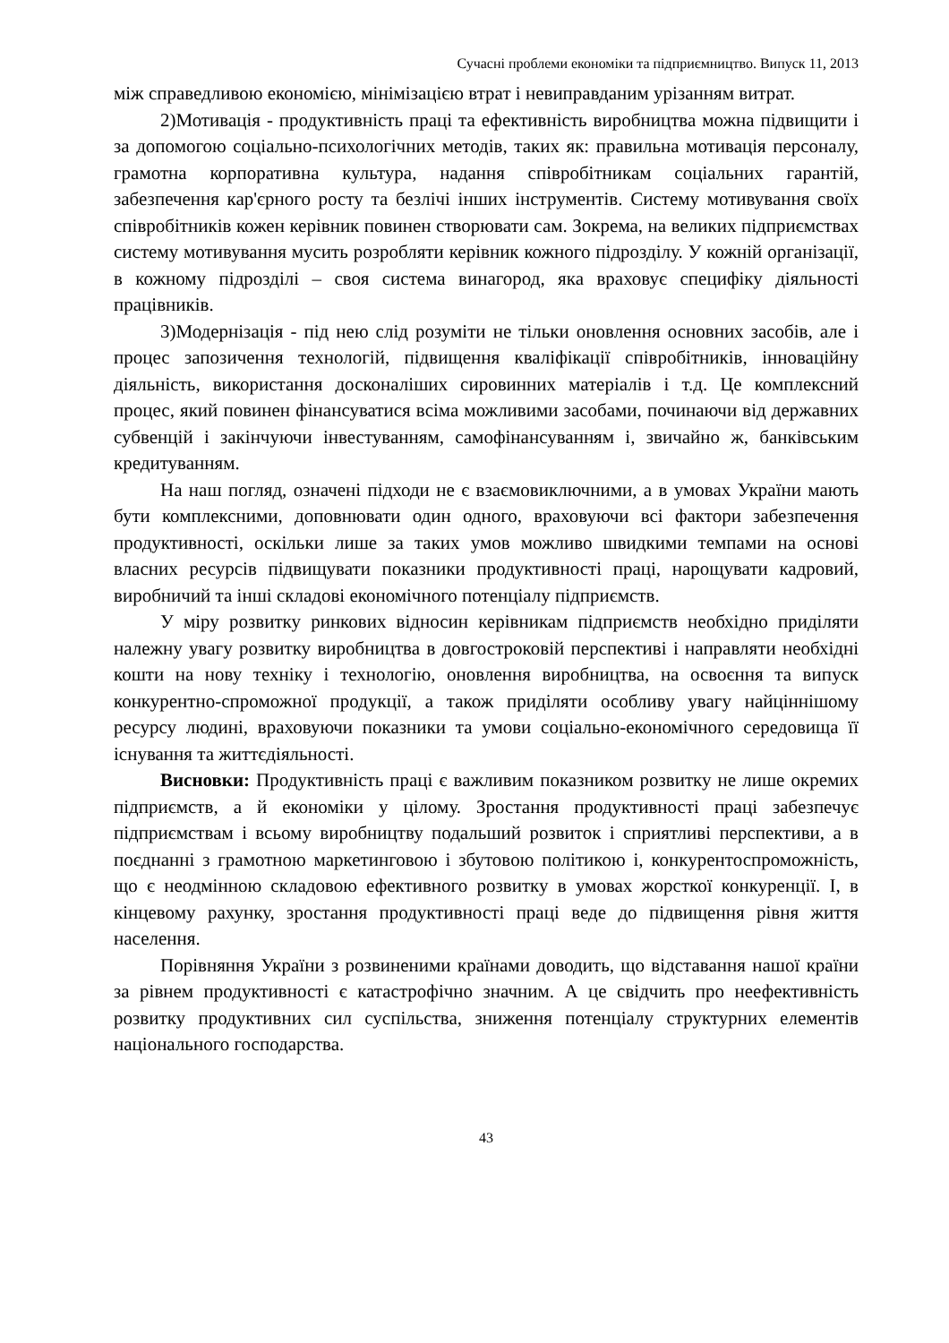Сучасні проблеми економіки та підприємництво. Випуск 11, 2013
між справедливою економією, мінімізацією втрат і невиправданим урізанням витрат.
2)Мотивація - продуктивність праці та ефективність виробництва можна підвищити і за допомогою соціально-психологічних методів, таких як: правильна мотивація персоналу, грамотна корпоративна культура, надання співробітникам соціальних гарантій, забезпечення кар'єрного росту та безлічі інших інструментів. Систему мотивування своїх співробітників кожен керівник повинен створювати сам. Зокрема, на великих підприємствах систему мотивування мусить розробляти керівник кожного підрозділу. У кожній організації, в кожному підрозділі – своя система винагород, яка враховує специфіку діяльності працівників.
3)Модернізація - під нею слід розуміти не тільки оновлення основних засобів, але і процес запозичення технологій, підвищення кваліфікації співробітників, інноваційну діяльність, використання досконаліших сировинних матеріалів і т.д. Це комплексний процес, який повинен фінансуватися всіма можливими засобами, починаючи від державних субвенцій і закінчуючи інвестуванням, самофінансуванням і, звичайно ж, банківським кредитуванням.
На наш погляд, означені підходи не є взаємовиключними, а в умовах України мають бути комплексними, доповнювати один одного, враховуючи всі фактори забезпечення продуктивності, оскільки лише за таких умов можливо швидкими темпами на основі власних ресурсів підвищувати показники продуктивності праці, нарощувати кадровий, виробничий та інші складові економічного потенціалу підприємств.
У міру розвитку ринкових відносин керівникам підприємств необхідно приділяти належну увагу розвитку виробництва в довгостроковій перспективі і направляти необхідні кошти на нову техніку і технологію, оновлення виробництва, на освоєння та випуск конкурентно-спроможної продукції, а також приділяти особливу увагу найціннішому ресурсу людині, враховуючи показники та умови соціально-економічного середовища її існування та життєдіяльності.
Висновки: Продуктивність праці є важливим показником розвитку не лише окремих підприємств, а й економіки у цілому. Зростання продуктивності праці забезпечує підприємствам і всьому виробництву подальший розвиток і сприятливі перспективи, а в поєднанні з грамотною маркетинговою і збутовою політикою і, конкурентоспроможність, що є неодмінною складовою ефективного розвитку в умовах жорсткої конкуренції. І, в кінцевому рахунку, зростання продуктивності праці веде до підвищення рівня життя населення.
Порівняння України з розвиненими країнами доводить, що відставання нашої країни за рівнем продуктивності є катастрофічно значним. А це свідчить про неефективність розвитку продуктивних сил суспільства, зниження потенціалу структурних елементів національного господарства.
43